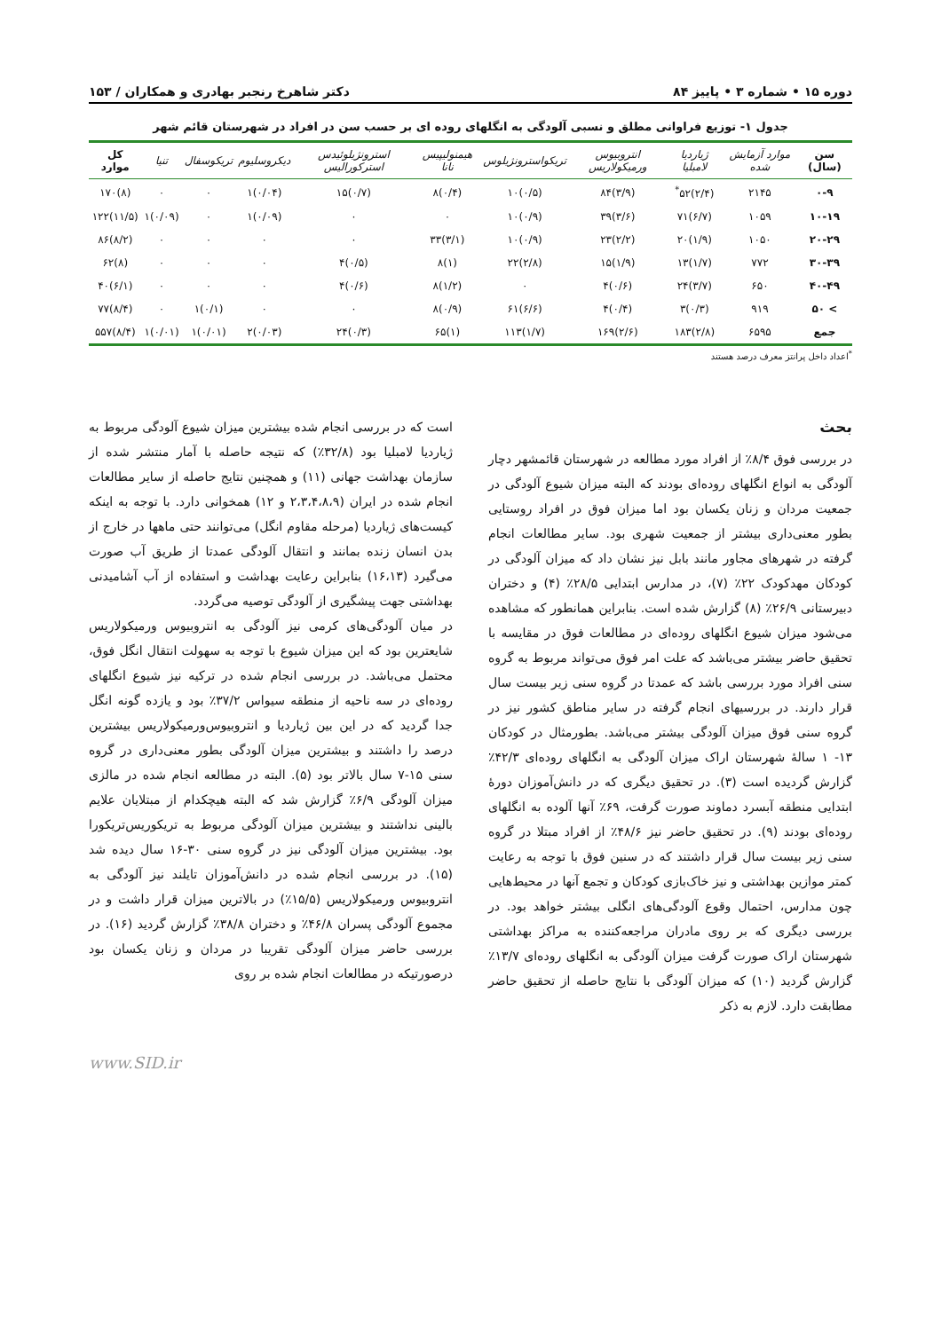دوره ۱۵ • شماره ۳ • پاییز ۸۴ دکتر شاهرخ رنجبر بهادری و همکاران / ۱۵۳
جدول ۱- توزیع فراوانی مطلق و نسبی آلودگی به انگلهای روده ای بر حسب سن در افراد در شهرستان قائم شهر
| سن (سال) | موارد آزمایش شده | ژیاردیا لامبلیا | انتروبیوس ورمیکولاریس | تریکواسترونژیلوس | هیمنولیپیس نانا | استرونژیلوئیدس استرکورالیس | دیکروسلیوم | تریکوسفال | تنیا | کل موارد |
| --- | --- | --- | --- | --- | --- | --- | --- | --- | --- | --- |
| ۰-۹ | ۲۱۴۵ | (۲/۴)۵۲<sup>*</sup> | (۳/۹)۸۴ | (۰/۵)۱۰ | (۰/۴)۸ | (۰/۷)۱۵ | (۰/۰۴)۱ | ۰ | ۰ | (۸)۱۷۰ |
| ۱۰-۱۹ | ۱۰۵۹ | (۶/۷)۷۱ | (۳/۶)۳۹ | (۰/۹)۱۰ | ۰ | ۰ | (۰/۰۹)۱ | ۰ | (۰/۰۹)۱ | (۱۱/۵)۱۲۲ |
| ۲۰-۲۹ | ۱۰۵۰ | (۱/۹)۲۰ | (۲/۲)۲۳ | (۰/۹)۱۰ | (۳/۱)۳۳ | ۰ | ۰ | ۰ | ۰ | (۸/۲)۸۶ |
| ۳۰-۳۹ | ۷۷۲ | (۱/۷)۱۳ | (۱/۹)۱۵ | (۲/۸)۲۲ | (۱)۸ | (۰/۵)۴ | ۰ | ۰ | ۰ | (۸)۶۲ |
| ۴۰-۴۹ | ۶۵۰ | (۳/۷)۲۴ | (۰/۶)۴ | ۰ | (۱/۲)۸ | (۰/۶)۴ | ۰ | ۰ | ۰ | (۶/۱)۴۰ |
| > ۵۰ | ۹۱۹ | (۰/۳)۳ | (۰/۴)۴ | (۶/۶)۶۱ | (۰/۹)۸ | ۰ | ۰ | (۰/۱)۱ | ۰ | (۸/۴)۷۷ |
| جمع | ۶۵۹۵ | (۲/۸)۱۸۳ | (۲/۶)۱۶۹ | (۱/۷)۱۱۳ | (۱)۶۵ | (۰/۳)۲۴ | (۰/۰۳)۲ | (۰/۰۱)۱ | (۰/۰۱)۱ | (۸/۴)۵۵۷ |
<sup>*</sup> اعداد داخل پرانتز معرف درصد هستند
بحث
در بررسی فوق ۸/۴٪ از افراد مورد مطالعه در شهرستان قائمشهر دچار آلودگی به انواع انگلهای روده‌ای بودند که البته میزان شیوع آلودگی در جمعیت مردان و زنان یکسان بود اما میزان فوق در افراد روستایی بطور معنی‌داری بیشتر از جمعیت شهری بود. سایر مطالعات انجام گرفته در شهرهای مجاور مانند بابل نیز نشان داد که میزان آلودگی در کودکان مهدکودک ۲۲٪ (۷)، در مدارس ابتدایی ۲۸/۵٪ (۴) و دختران دبیرستانی ۲۶/۹٪ (۸) گزارش شده است. بنابراین همانطور که مشاهده می‌شود میزان شیوع انگلهای روده‌ای در مطالعات فوق در مقایسه با تحقیق حاضر بیشتر می‌باشد که علت امر فوق می‌تواند مربوط به گروه سنی افراد مورد بررسی باشد که عمدتا در گروه سنی زیر بیست سال قرار دارند. در بررسیهای انجام گرفته در سایر مناطق کشور نیز در گروه سنی فوق میزان آلودگی بیشتر می‌باشد. بطورمثال در کودکان ۱۳- ۱ سالهٔ شهرستان اراک میزان آلودگی به انگلهای روده‌ای ۴۲/۳٪ گزارش گردیده است (۳). در تحقیق دیگری که در دانش‌آموزان دورهٔ ابتدایی منطقه آبسرد دماوند صورت گرفت، ۶۹٪ آنها آلوده به انگلهای روده‌ای بودند (۹). در تحقیق حاضر نیز ۴۸/۶٪ از افراد مبتلا در گروه سنی زیر بیست سال قرار داشتند که در سنین فوق با توجه به رعایت کمتر موازین بهداشتی و نیز خاک‌بازی کودکان و تجمع آنها در محیط‌هایی چون مدارس، احتمال وقوع آلودگی‌های انگلی بیشتر خواهد بود. در بررسی دیگری که بر روی مادران مراجعه‌کننده به مراکز بهداشتی شهرستان اراک صورت گرفت میزان آلودگی به انگلهای روده‌ای ۱۳/۷٪ گزارش گردید (۱۰) که میزان آلودگی با نتایج حاصله از تحقیق حاضر مطابقت دارد. لازم به ذکر
است که در بررسی انجام شده بیشترین میزان شیوع آلودگی مربوط به ژیاردیا لامبلیا بود (۳۲/۸٪) که نتیجه حاصله با آمار منتشر شده از سازمان بهداشت جهانی (۱۱) و همچنین نتایج حاصله از سایر مطالعات انجام شده در ایران (۲،۳،۴،۸،۹ و ۱۲) همخوانی دارد. با توجه به اینکه کیست‌های ژیاردیا (مرحله مقاوم انگل) می‌توانند حتی ماهها در خارج از بدن انسان زنده بمانند و انتقال آلودگی عمدتا از طریق آب صورت می‌گیرد (۱۶،۱۳) بنابراین رعایت بهداشت و استفاده از آب آشامیدنی بهداشتی جهت پیشگیری از آلودگی توصیه می‌گردد.
در میان آلودگی‌های کرمی نیز آلودگی به انتروبیوس ورمیکولاریس شایعترین بود که این میزان شیوع با توجه به سهولت انتقال انگل فوق، محتمل می‌باشد. در بررسی انجام شده در ترکیه نیز شیوع انگلهای روده‌ای در سه ناحیه از منطقه سیواس ۳۷/۲٪ بود و یازده گونه انگل جدا گردید که در این بین ژیاردیا و انتروبیوس‌ورمیکولاریس بیشترین درصد را داشتند و بیشترین میزان آلودگی بطور معنی‌داری در گروه سنی ۱۵-۷ سال بالاتر بود (۵). البته در مطالعه انجام شده در مالزی میزان آلودگی ۶/۹٪ گزارش شد که البته هیچکدام از مبتلایان علایم بالینی نداشتند و بیشترین میزان آلودگی مربوط به تریکوریس‌تریکورا بود. بیشترین میزان آلودگی نیز در گروه سنی ۳۰-۱۶ سال دیده شد (۱۵). در بررسی انجام شده در دانش‌آموزان تایلند نیز آلودگی به انتروبیوس ورمیکولاریس (۱۵/۵٪) در بالاترین میزان قرار داشت و در مجموع آلودگی پسران ۴۶/۸٪ و دختران ۳۸/۸٪ گزارش گردید (۱۶). در بررسی حاضر میزان آلودگی تقریبا در مردان و زنان یکسان بود درصورتیکه در مطالعات انجام شده بر روی
www.SID.ir